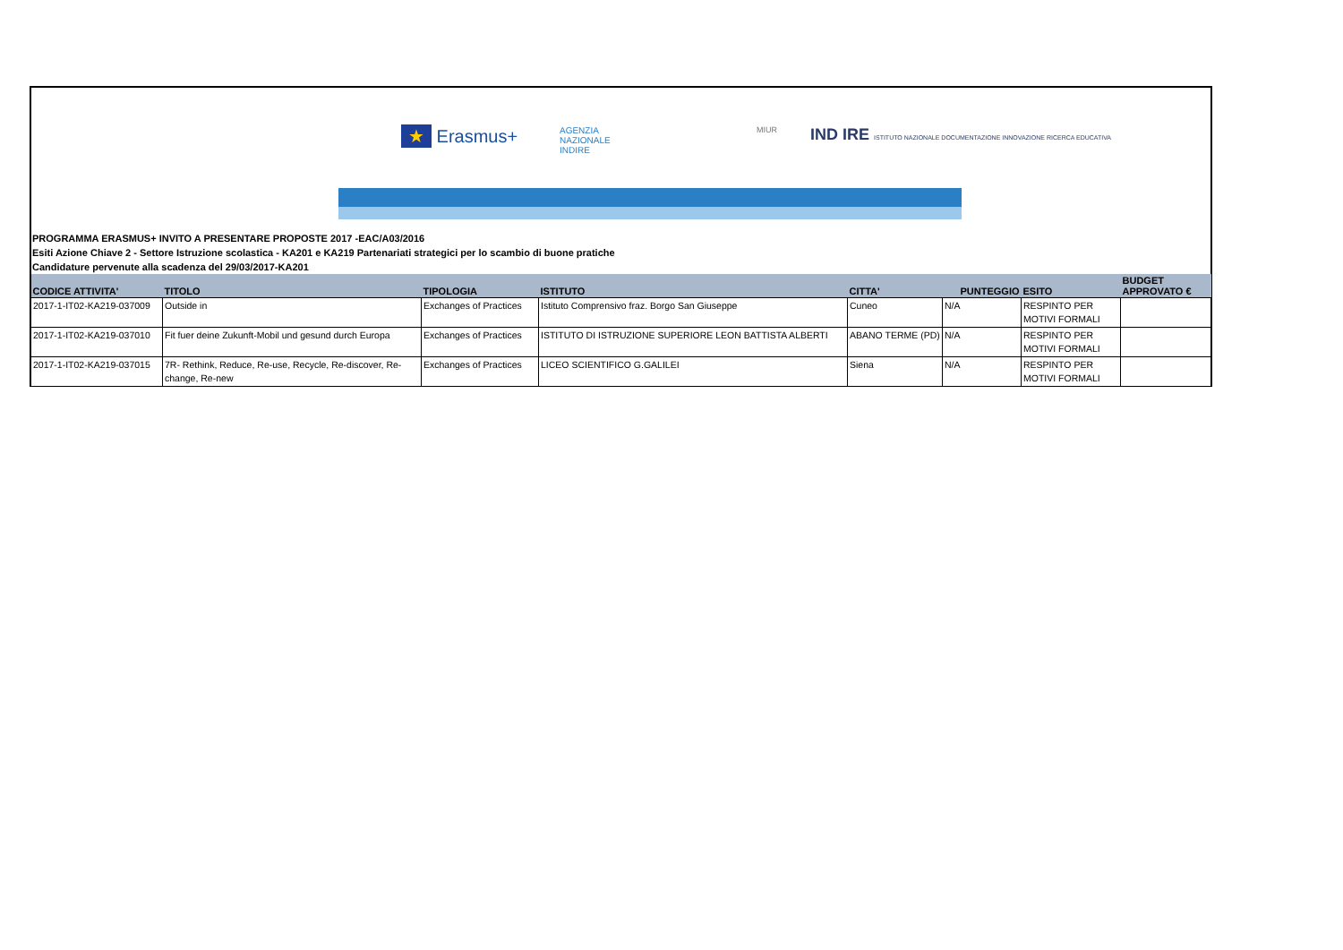★ Erasmus+
AGENZIA
NAZIONALE
INDIRE
MIUR
IND IRE ISTITUTO NAZIONALE DOCUMENTAZIONE INNOVAZIONE RICERCA EDUCATIVA
PROGRAMMA ERASMUS+ INVITO A PRESENTARE PROPOSTE 2017 -EAC/A03/2016
Esiti Azione Chiave 2 - Settore Istruzione scolastica - KA201 e KA219 Partenariati strategici per lo scambio di buone pratiche
Candidature pervenute alla scadenza del 29/03/2017-KA201
| CODICE ATTIVITA' | TITOLO | TIPOLOGIA | ISTITUTO | CITTA' | PUNTEGGIO | ESITO | BUDGET APPROVATO € |
| --- | --- | --- | --- | --- | --- | --- | --- |
| 2017-1-IT02-KA219-037009 | Outside in | Exchanges of Practices | Istituto Comprensivo fraz. Borgo San Giuseppe | Cuneo | N/A | RESPINTO PER MOTIVI FORMALI | |
| 2017-1-IT02-KA219-037010 | Fit fuer deine Zukunft-Mobil und gesund durch Europa | Exchanges of Practices | ISTITUTO DI ISTRUZIONE SUPERIORE LEON BATTISTA ALBERTI | ABANO TERME (PD) | N/A | RESPINTO PER MOTIVI FORMALI | |
| 2017-1-IT02-KA219-037015 | 7R- Rethink, Reduce, Re-use, Recycle, Re-discover, Re-change, Re-new | Exchanges of Practices | LICEO SCIENTIFICO G.GALILEI | Siena | N/A | RESPINTO PER MOTIVI FORMALI | |